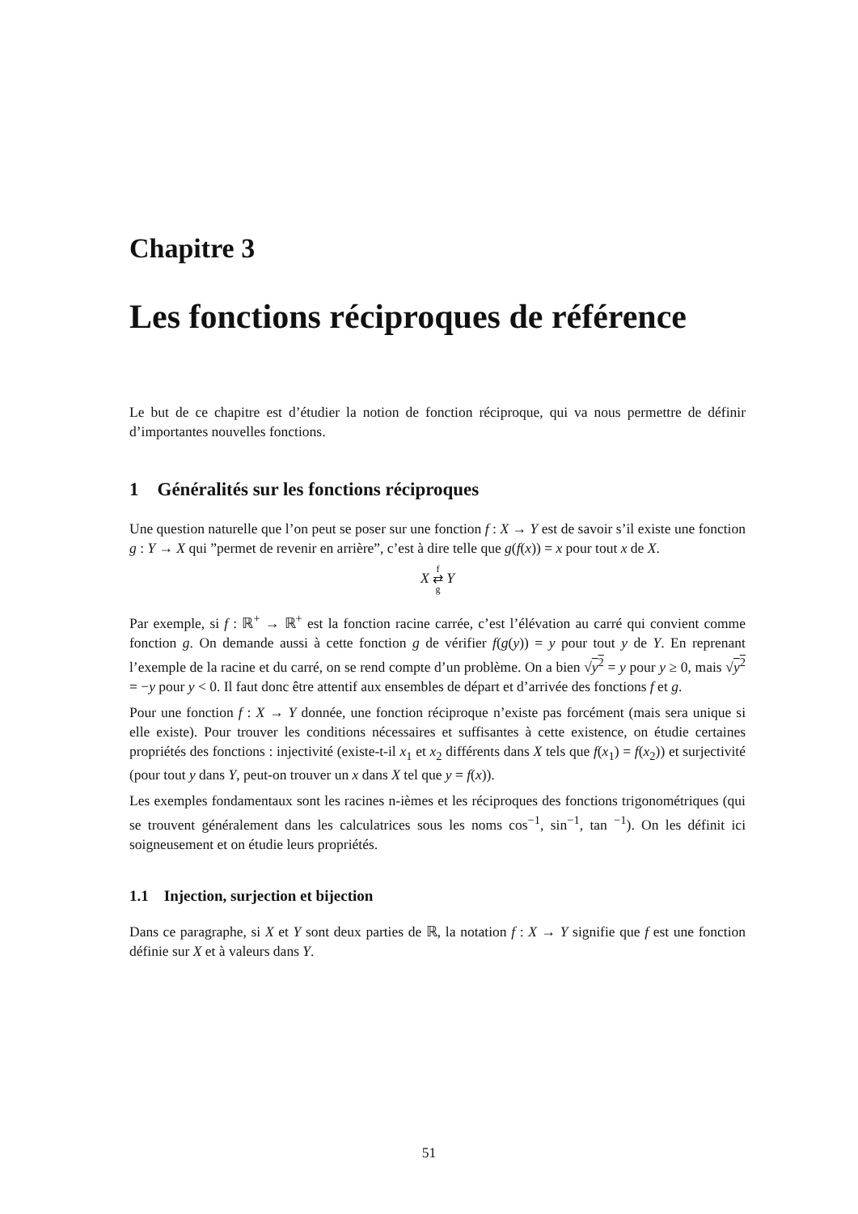Chapitre 3
Les fonctions réciproques de référence
Le but de ce chapitre est d’étudier la notion de fonction réciproque, qui va nous permettre de définir d’importantes nouvelles fonctions.
1 Généralités sur les fonctions réciproques
Une question naturelle que l’on peut se poser sur une fonction f : X → Y est de savoir s’il existe une fonction g : Y → X qui ”permet de revenir en arrière”, c’est à dire telle que g(f(x)) = x pour tout x de X.
X f
⇄
g Y
Par exemple, si f : ℝ<sup>+</sup> → ℝ<sup>+</sup> est la fonction racine carrée, c’est l’élévation au carré qui convient comme fonction g. On demande aussi à cette fonction g de vérifier f(g(y)) = y pour tout y de Y. En reprenant l’exemple de la racine et du carré, on se rend compte d’un problème. On a bien √y<sup>2</sup> = y pour y ≥ 0, mais √y<sup>2</sup> = −y pour y < 0. Il faut donc être attentif aux ensembles de départ et d’arrivée des fonctions f et g.
Pour une fonction f : X → Y donnée, une fonction réciproque n’existe pas forcément (mais sera unique si elle existe). Pour trouver les conditions nécessaires et suffisantes à cette existence, on étudie certaines propriétés des fonctions : injectivité (existe-t-il x<sub>1</sub> et x<sub>2</sub> différents dans X tels que f(x<sub>1</sub>) = f(x<sub>2</sub>)) et surjectivité (pour tout y dans Y, peut-on trouver un x dans X tel que y = f(x)).
Les exemples fondamentaux sont les racines n-ièmes et les réciproques des fonctions trigonométriques (qui se trouvent généralement dans les calculatrices sous les noms cos<sup>−1</sup>, sin<sup>−1</sup>, tan <sup>−1</sup>). On les définit ici soigneusement et on étudie leurs propriétés.
1.1 Injection, surjection et bijection
Dans ce paragraphe, si X et Y sont deux parties de ℝ, la notation f : X → Y signifie que f est une fonction définie sur X et à valeurs dans Y.
51